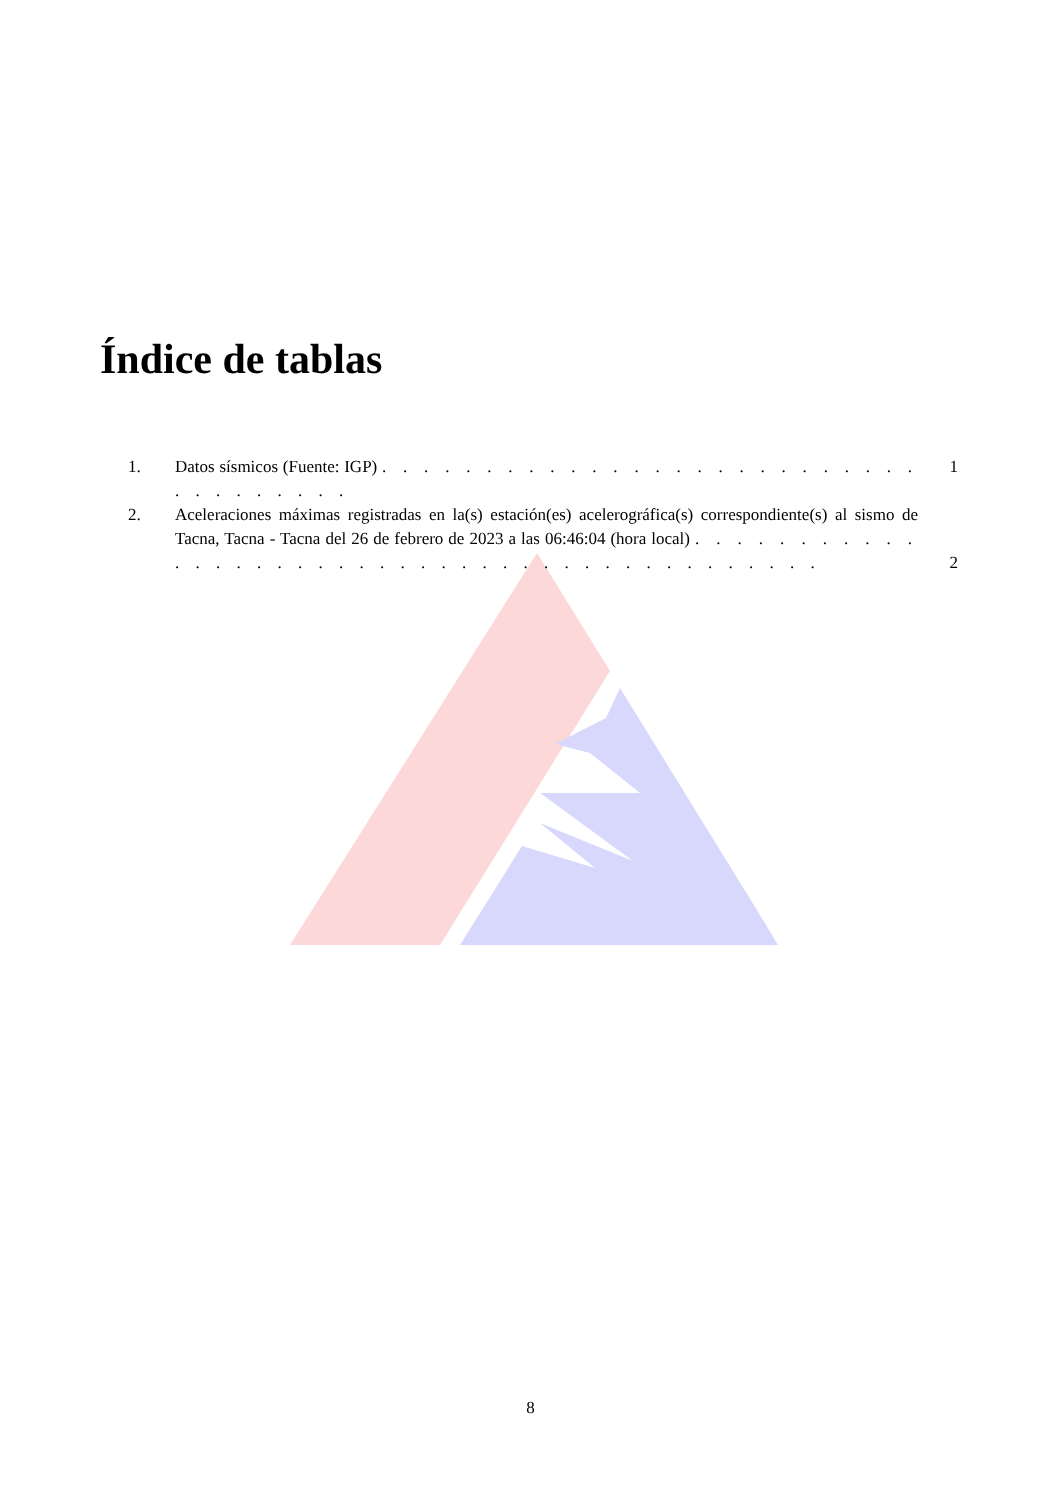Índice de tablas
1. Datos sísmicos (Fuente: IGP) . . . . . . . . . . . . . . . . . . . . . . . . . . . . . . . . . . .
1
2. Aceleraciones máximas registradas en la(s) estación(es) acelerográfica(s) correspondiente(s) al sismo de Tacna, Tacna - Tacna del 26 de febrero de 2023 a las 06:46:04 (hora local) . . . . . . . . . . . . . . . . . . . . . . . . . . . . . . . . . . . . . . . . . . .
2
8